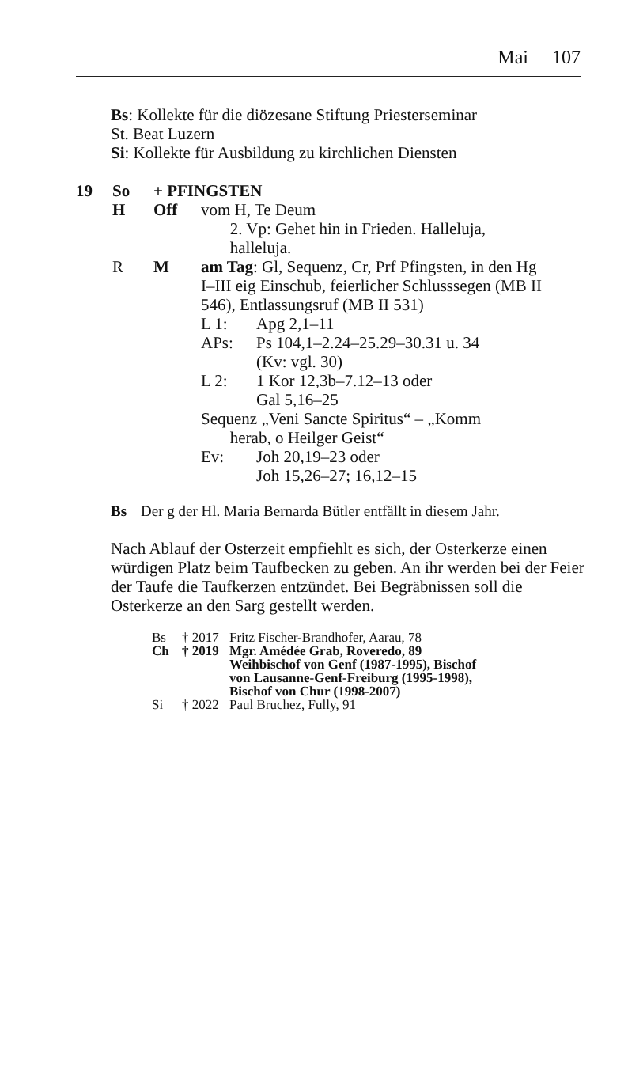Mai 107
Bs: Kollekte für die diözesane Stiftung Priesterseminar
St. Beat Luzern
Si: Kollekte für Ausbildung zu kirchlichen Diensten
| 19 | So | + PFINGSTEN | |
| | H | Off | vom H, Te Deum 2. Vp: Gehet hin in Frieden. Halleluja, halleluja. |
| | R | M | am Tag : Gl, Sequenz, Cr, Prf Pfingsten, in den Hg I–III eig Einschub, feierlicher Schlusssegen (MB II 546), Entlassungsruf (MB II 531) / L 1: / Apg 2,1–11 / / APs: / Ps 104,1–2.24–25.29–30.31 u. 34 (Kv: vgl. 30) / / L 2: / 1 Kor 12,3b–7.12–13 oder Gal 5,16–25 / / Sequenz „Veni Sancte Spiritus“ – „Komm herab, o Heilger Geist“ / / / Ev: / Joh 20,19–23 oder Joh 15,26–27; 16,12–15 / |
| Bs | Der g der Hl. Maria Bernarda Bütler entfällt in diesem Jahr. |
Nach Ablauf der Osterzeit empfiehlt es sich, der Osterkerze einen würdigen Platz beim Taufbecken zu geben. An ihr werden bei der Feier der Taufe die Taufkerzen entzündet. Bei Begräbnissen soll die Osterkerze an den Sarg gestellt werden.
| Bs | † 2017 | Fritz Fischer-Brandhofer, Aarau, 78 |
| Ch | † 2019 | Mgr. Amédée Grab, Roveredo, 89 Weihbischof von Genf (1987-1995), Bischof von Lausanne-Genf-Freiburg (1995-1998), Bischof von Chur (1998-2007) |
| Si | † 2022 | Paul Bruchez, Fully, 91 |